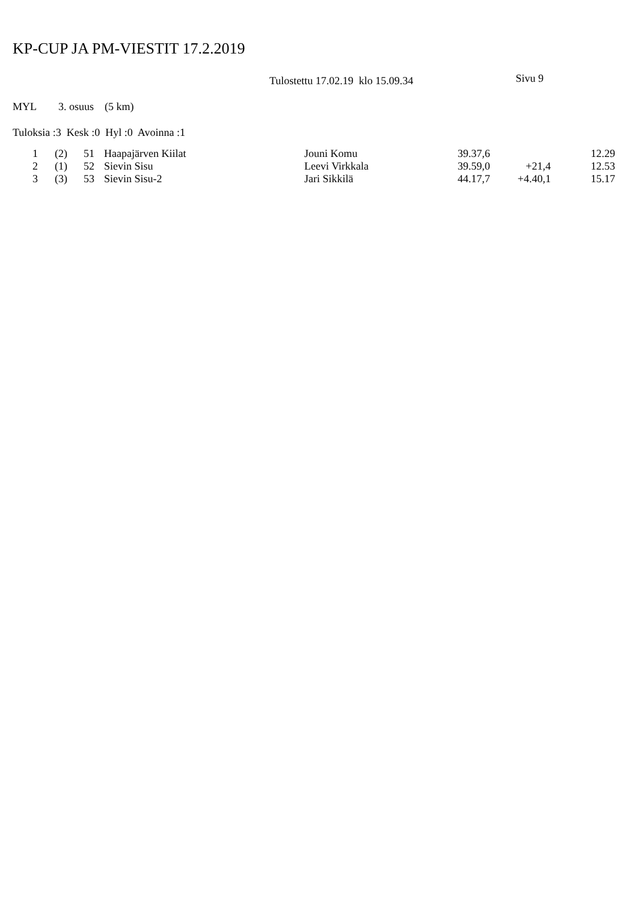KP-CUP JA PM-VIESTIT 17.2.2019
Tulostettu 17.02.19 klo 15.09.34 Sivu 9
MYL 3. osuus (5 km)
Tuloksia :3 Kesk :0 Hyl :0 Avoinna :1
| 1 | (2) | 51 | Haapajärven Kiilat | Jouni Komu | 39.37,6 | | 12.29 |
| 2 | (1) | 52 | Sievin Sisu | Leevi Virkkala | 39.59,0 | +21,4 | 12.53 |
| 3 | (3) | 53 | Sievin Sisu-2 | Jari Sikkilä | 44.17,7 | +4.40,1 | 15.17 |